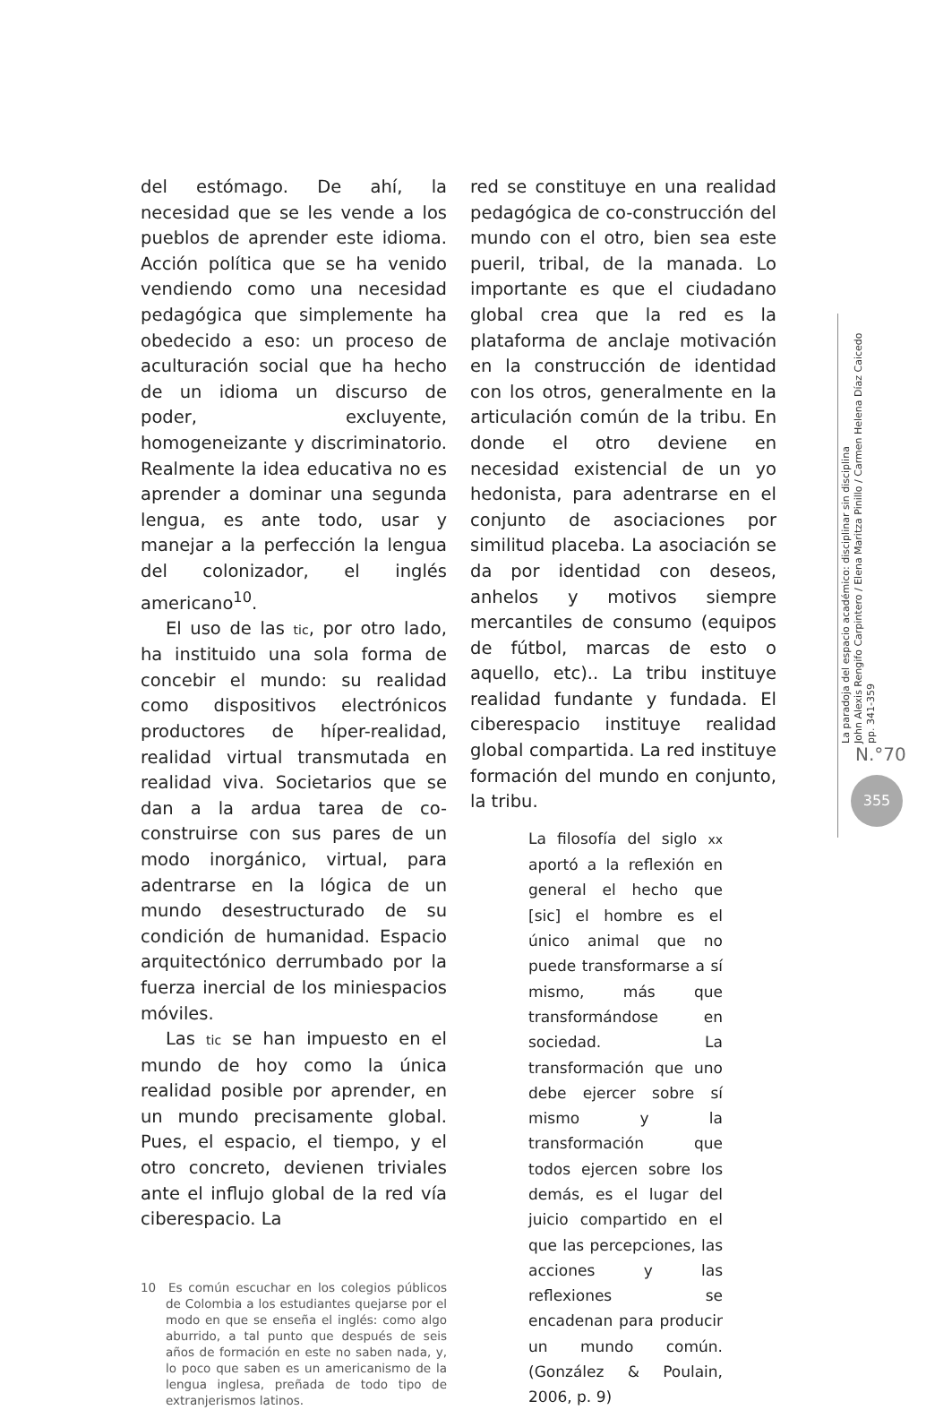del estómago. De ahí, la necesidad que se les vende a los pueblos de aprender este idioma. Acción política que se ha venido vendiendo como una necesidad pedagógica que simplemente ha obedecido a eso: un proceso de aculturación social que ha hecho de un idioma un discurso de poder, excluyente, homogeneizante y discriminatorio. Realmente la idea educativa no es aprender a dominar una segunda lengua, es ante todo, usar y manejar a la perfección la lengua del colonizador, el inglés americano<sup>10</sup>.
El uso de las tic, por otro lado, ha instituido una sola forma de concebir el mundo: su realidad como dispositivos electrónicos productores de híper-realidad, realidad virtual transmutada en realidad viva. Societarios que se dan a la ardua tarea de co-construirse con sus pares de un modo inorgánico, virtual, para adentrarse en la lógica de un mundo desestructurado de su condición de humanidad. Espacio arquitectónico derrumbado por la fuerza inercial de los miniespacios móviles.
Las tic se han impuesto en el mundo de hoy como la única realidad posible por aprender, en un mundo precisamente global. Pues, el espacio, el tiempo, y el otro concreto, devienen triviales ante el influjo global de la red vía ciberespacio. La
10 Es común escuchar en los colegios públicos de Colombia a los estudiantes quejarse por el modo en que se enseña el inglés: como algo aburrido, a tal punto que después de seis años de formación en este no saben nada, y, lo poco que saben es un americanismo de la lengua inglesa, preñada de todo tipo de extranjerismos latinos.
red se constituye en una realidad pedagógica de co-construcción del mundo con el otro, bien sea este pueril, tribal, de la manada. Lo importante es que el ciudadano global crea que la red es la plataforma de anclaje motivación en la construcción de identidad con los otros, generalmente en la articulación común de la tribu. En donde el otro deviene en necesidad existencial de un yo hedonista, para adentrarse en el conjunto de asociaciones por similitud placeba. La asociación se da por identidad con deseos, anhelos y motivos siempre mercantiles de consumo (equipos de fútbol, marcas de esto o aquello, etc).. La tribu instituye realidad fundante y fundada. El ciberespacio instituye realidad global compartida. La red instituye formación del mundo en conjunto, la tribu.
La filosofía del siglo xx aportó a la reflexión en general el hecho que [sic] el hombre es el único animal que no puede transformarse a sí mismo, más que transformándose en sociedad. La transformación que uno debe ejercer sobre sí mismo y la transformación que todos ejercen sobre los demás, es el lugar del juicio compartido en el que las percepciones, las acciones y las reflexiones se encadenan para producir un mundo común. (González & Poulain, 2006, p. 9)
La paradoja del espacio académico: disciplinar sin disciplina
John Alexis Rengifo Carpintero / Elena Maritza Pinillo / Carmen Helena Díaz Caicedo
pp. 341-359
N.°70
355